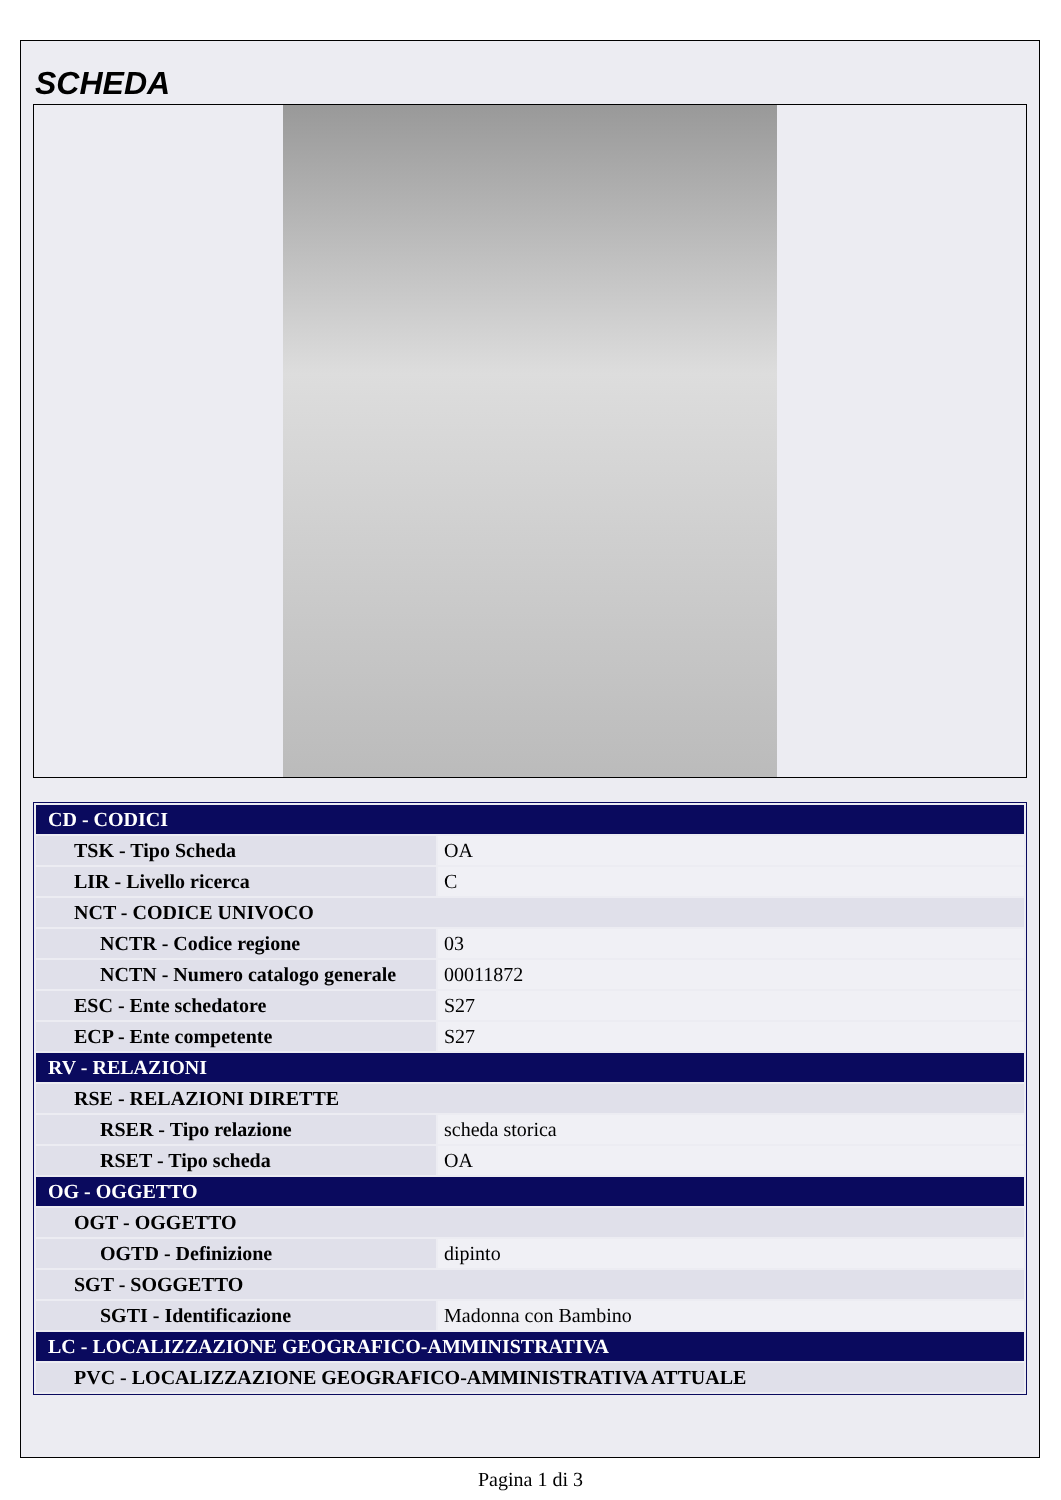SCHEDA
| CD - CODICI | |
| TSK - Tipo Scheda | OA |
| LIR - Livello ricerca | C |
| NCT - CODICE UNIVOCO | |
| NCTR - Codice regione | 03 |
| NCTN - Numero catalogo generale | 00011872 |
| ESC - Ente schedatore | S27 |
| ECP - Ente competente | S27 |
| RV - RELAZIONI | |
| RSE - RELAZIONI DIRETTE | |
| RSER - Tipo relazione | scheda storica |
| RSET - Tipo scheda | OA |
| OG - OGGETTO | |
| OGT - OGGETTO | |
| OGTD - Definizione | dipinto |
| SGT - SOGGETTO | |
| SGTI - Identificazione | Madonna con Bambino |
| LC - LOCALIZZAZIONE GEOGRAFICO-AMMINISTRATIVA | |
| PVC - LOCALIZZAZIONE GEOGRAFICO-AMMINISTRATIVA ATTUALE | |
Pagina 1 di 3